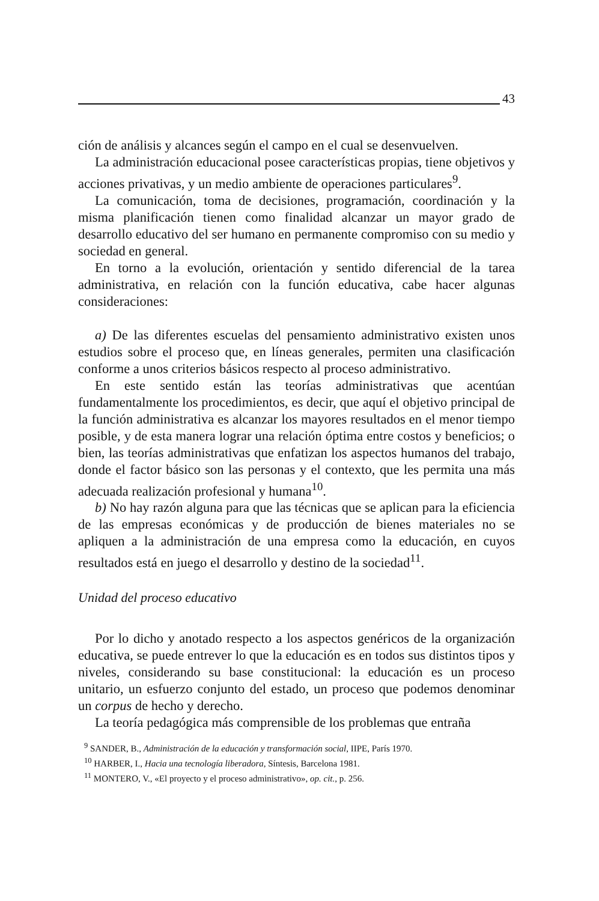43
ción de análisis y alcances según el campo en el cual se desenvuelven.
La administración educacional posee características propias, tiene objetivos y acciones privativas, y un medio ambiente de operaciones particulares<sup>9</sup>.
La comunicación, toma de decisiones, programación, coordinación y la misma planificación tienen como finalidad alcanzar un mayor grado de desarrollo educativo del ser humano en permanente compromiso con su medio y sociedad en general.
En torno a la evolución, orientación y sentido diferencial de la tarea administrativa, en relación con la función educativa, cabe hacer algunas consideraciones:
a) De las diferentes escuelas del pensamiento administrativo existen unos estudios sobre el proceso que, en líneas generales, permiten una clasificación conforme a unos criterios básicos respecto al proceso administrativo.
En este sentido están las teorías administrativas que acentúan fundamentalmente los procedimientos, es decir, que aquí el objetivo principal de la función administrativa es alcanzar los mayores resultados en el menor tiempo posible, y de esta manera lograr una relación óptima entre costos y beneficios; o bien, las teorías administrativas que enfatizan los aspectos humanos del trabajo, donde el factor básico son las personas y el contexto, que les permita una más adecuada realización profesional y humana<sup>10</sup>.
b) No hay razón alguna para que las técnicas que se aplican para la eficiencia de las empresas económicas y de producción de bienes materiales no se apliquen a la administración de una empresa como la educación, en cuyos resultados está en juego el desarrollo y destino de la sociedad<sup>11</sup>.
Unidad del proceso educativo
Por lo dicho y anotado respecto a los aspectos genéricos de la organización educativa, se puede entrever lo que la educación es en todos sus distintos tipos y niveles, considerando su base constitucional: la educación es un proceso unitario, un esfuerzo conjunto del estado, un proceso que podemos denominar un corpus de hecho y derecho.
La teoría pedagógica más comprensible de los problemas que entraña
<sup>9</sup> SANDER, B., Administración de la educación y transformación social, IIPE, París 1970.
<sup>10</sup> HARBER, I., Hacia una tecnología liberadora, Síntesis, Barcelona 1981.
<sup>11</sup> MONTERO, V., «El proyecto y el proceso administrativo», op. cit., p. 256.